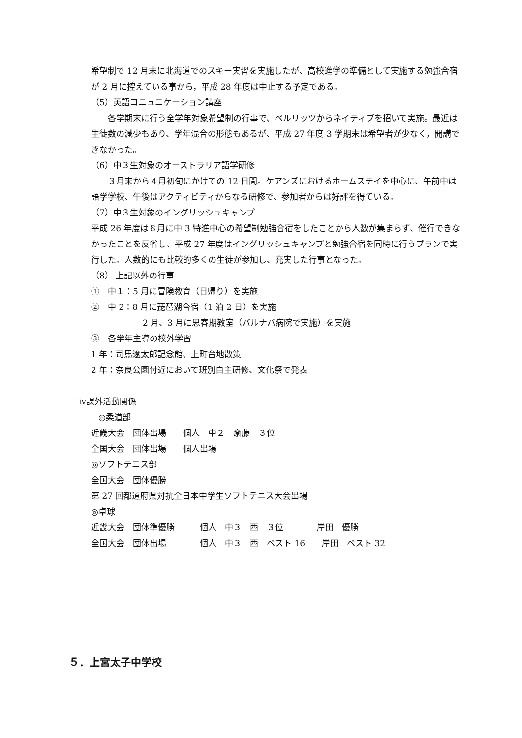希望制で 12 月末に北海道でのスキー実習を実施したが、高校進学の準備として実施する勉強合宿が 2 月に控えている事から，平成 28 年度は中止する予定である。
（5）英語コニュニケーション講座
　　各学期末に行う全学年対象希望制の行事で、ベルリッツからネイティブを招いて実施。最近は生徒数の減少もあり、学年混合の形態もあるが、平成 27 年度 3 学期末は希望者が少なく，開講できなかった。
（6）中３生対象のオーストラリア語学研修
　　３月末から４月初旬にかけての 12 日間。ケアンズにおけるホームステイを中心に、午前中は
語学学校、午後はアクティビティからなる研修で、参加者からは好評を得ている。
（7）中３生対象のイングリッシュキャンプ
平成 26 年度は８月に中 3 特進中心の希望制勉強合宿をしたことから人数が集まらず、催行できなかったことを反省し、平成 27 年度はイングリッシュキャンプと勉強合宿を同時に行うプランで実行した。人数的にも比較的多くの生徒が参加し、充実した行事となった。
（8） 上記以外の行事
①　中１：5 月に冒険教育（日帰り）を実施
②　中 2：8 月に琵琶湖合宿（1 泊 2 日）を実施
2 月、3 月に思春期教室（バルナバ病院で実施）を実施
③　各学年主導の校外学習
1 年：司馬遼太郎記念館、上町台地散策
2 年：奈良公園付近において班別自主研修、文化祭で発表
ⅳ課外活動関係
◎柔道部
近畿大会　団体出場　　個人　中２　斎藤　３位
全国大会　団体出場　　個人出場
◎ソフトテニス部
全国大会　団体優勝
第 27 回都道府県対抗全日本中学生ソフトテニス大会出場
◎卓球
近畿大会　団体準優勝　　　個人　中３　西　３位　　　　岸田　優勝
全国大会　団体出場　　　　個人　中３　西　ベスト 16　　岸田　ベスト 32
５．上宮太子中学校